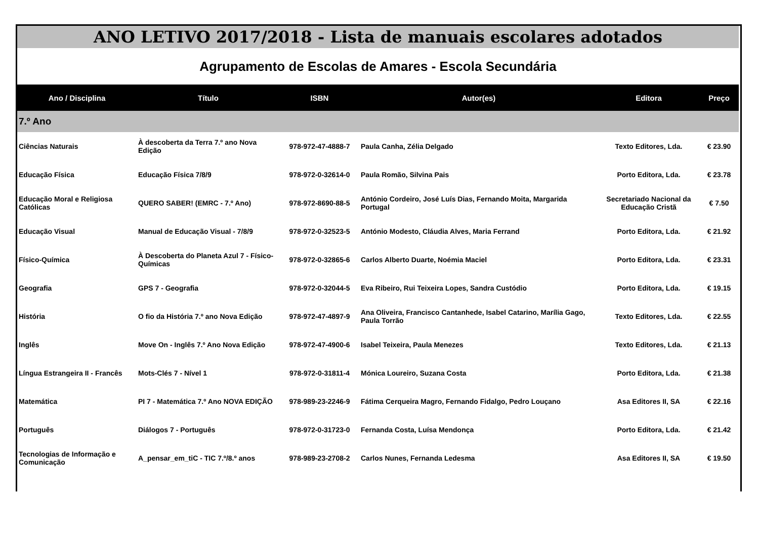ANO LETIVO 2017/2018 - Lista de manuais escolares adotados
Agrupamento de Escolas de Amares - Escola Secundária
| Ano / Disciplina | Título | ISBN | Autor(es) | Editora | Preço |
| --- | --- | --- | --- | --- | --- |
| 7.º Ano | | | | | |
| Ciências Naturais | À descoberta da Terra 7.º ano Nova Edição | 978-972-47-4888-7 | Paula Canha, Zélia Delgado | Texto Editores, Lda. | € 23.90 |
| Educação Física | Educação Física 7/8/9 | 978-972-0-32614-0 | Paula Romão, Silvina Pais | Porto Editora, Lda. | € 23.78 |
| Educação Moral e Religiosa Católicas | QUERO SABER! (EMRC - 7.º Ano) | 978-972-8690-88-5 | António Cordeiro, José Luís Dias, Fernando Moita, Margarida Portugal | Secretariado Nacional da Educação Cristã | € 7.50 |
| Educação Visual | Manual de Educação Visual - 7/8/9 | 978-972-0-32523-5 | António Modesto, Cláudia Alves, Maria Ferrand | Porto Editora, Lda. | € 21.92 |
| Físico-Química | À Descoberta do Planeta Azul 7 - Físico-Químicas | 978-972-0-32865-6 | Carlos Alberto Duarte, Noémia Maciel | Porto Editora, Lda. | € 23.31 |
| Geografia | GPS 7 - Geografia | 978-972-0-32044-5 | Eva Ribeiro, Rui Teixeira Lopes, Sandra Custódio | Porto Editora, Lda. | € 19.15 |
| História | O fio da História 7.º ano Nova Edição | 978-972-47-4897-9 | Ana Oliveira, Francisco Cantanhede, Isabel Catarino, Marília Gago, Paula Torrão | Texto Editores, Lda. | € 22.55 |
| Inglês | Move On - Inglês 7.º Ano Nova Edição | 978-972-47-4900-6 | Isabel Teixeira, Paula Menezes | Texto Editores, Lda. | € 21.13 |
| Língua Estrangeira II - Francês | Mots-Clés 7 - Nível 1 | 978-972-0-31811-4 | Mónica Loureiro, Suzana Costa | Porto Editora, Lda. | € 21.38 |
| Matemática | PI 7 - Matemática 7.º Ano NOVA EDIÇÃO | 978-989-23-2246-9 | Fátima Cerqueira Magro, Fernando Fidalgo, Pedro Louçano | Asa Editores II, SA | € 22.16 |
| Português | Diálogos 7 - Português | 978-972-0-31723-0 | Fernanda Costa, Luísa Mendonça | Porto Editora, Lda. | € 21.42 |
| Tecnologias de Informação e Comunicação | A_pensar_em_tiC - TIC 7.º/8.º anos | 978-989-23-2708-2 | Carlos Nunes, Fernanda Ledesma | Asa Editores II, SA | € 19.50 |